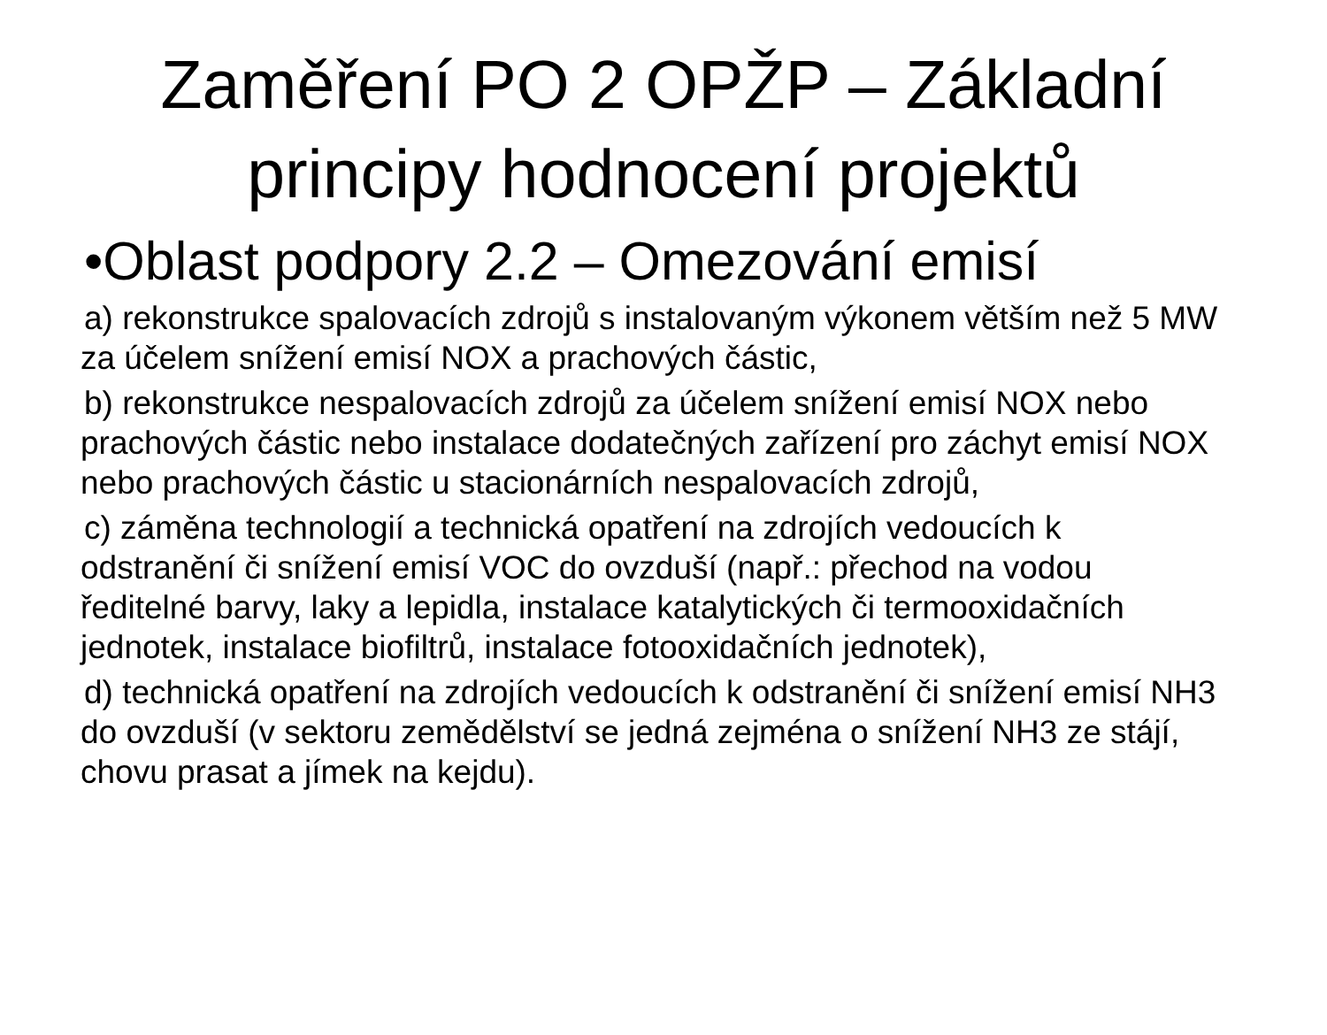Zaměření PO 2 OPŽP – Základní principy hodnocení projektů
•Oblast podpory 2.2 – Omezování emisí
a) rekonstrukce spalovacích zdrojů s instalovaným výkonem větším než 5 MW za účelem snížení emisí NOX a prachových částic,
b) rekonstrukce nespalovacích zdrojů za účelem snížení emisí NOX nebo prachových částic nebo instalace dodatečných zařízení pro záchyt emisí NOX nebo prachových částic u stacionárních nespalovacích zdrojů,
c) záměna technologií a technická opatření na zdrojích vedoucích k odstranění či snížení emisí VOC do ovzduší (např.: přechod na vodou ředitelné barvy, laky a lepidla, instalace katalytických či termooxidačních jednotek, instalace biofiltrů, instalace fotooxidačních jednotek),
d) technická opatření na zdrojích vedoucích k odstranění či snížení emisí NH3 do ovzduší (v sektoru zemědělství se jedná zejména o snížení NH3 ze stájí, chovu prasat a jímek na kejdu).